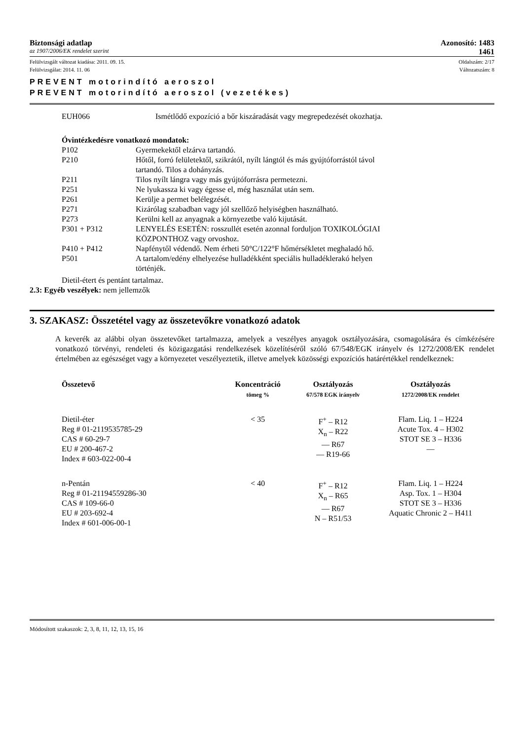Biztonsági adatlap Azonosító: 1483
az 1907/2006/EK rendelet szerint 1461
Felülvizsgált változat kiadása: 2011. 09. 15. Oldalszám: 2/17
Felülvizsgálat: 2014. 11. 06 Változatszám: 8
PREVENT motorindító aeroszol
PREVENT motorindító aeroszol (vezetékes)
EUH066 Ismétlődő expozíció a bőr kiszáradását vagy megrepedezését okozhatja.
Óvintézkedésre vonatkozó mondatok:
| P102 | Gyermekektől elzárva tartandó. |
| P210 | Hőtől, forró felületektől, szikrától, nyílt lángtól és más gyújtóforrástól távol tartandó. Tilos a dohányzás. |
| P211 | Tilos nyílt lángra vagy más gyújtóforrásra permetezni. |
| P251 | Ne lyukassza ki vagy égesse el, még használat után sem. |
| P261 | Kerülje a permet belélegzését. |
| P271 | Kizárólag szabadban vagy jól szellőző helyiségben használható. |
| P273 | Kerülni kell az anyagnak a környezetbe való kijutását. |
| P301 + P312 | LENYELÉS ESETÉN: rosszullét esetén azonnal forduljon TOXIKOLÓGIAI KÖZPONTHOZ vagy orvoshoz. |
| P410 + P412 | Napfénytől védendő. Nem érheti 50°C/122°F hőmérsékletet meghaladó hő. |
| P501 | A tartalom/edény elhelyezése hulladékként speciális hulladéklerakó helyen történjék. |
Dietil-étert és pentánt tartalmaz.
2.3: Egyéb veszélyek: nem jellemzők
3. SZAKASZ: Összetétel vagy az összetevőkre vonatkozó adatok
A keverék az alábbi olyan összetevőket tartalmazza, amelyek a veszélyes anyagok osztályozására, csomagolására és címkézésére vonatkozó törvényi, rendeleti és közigazgatási rendelkezések közelítéséről szóló 67/548/EGK irányelv és 1272/2008/EK rendelet értelmében az egészséget vagy a környezetet veszélyeztetik, illetve amelyek közösségi expozíciós határértékkel rendelkeznek:
| Összetevő | Koncentráció tömeg % | Osztályozás 67/578 EGK irányelv | Osztályozás 1272/2008/EK rendelet |
| --- | --- | --- | --- |
| Dietil-éter Reg # 01-2119535785-29 CAS # 60-29-7 EU # 200-467-2 Index # 603-022-00-4 | < 35 | F<sup>+</sup> – R12 X<sub>n</sub> – R22 — R67 — R19-66 | Flam. Liq. 1 – H224 Acute Tox. 4 – H302 STOT SE 3 – H336 — |
| n-Pentán Reg # 01-21194559286-30 CAS # 109-66-0 EU # 203-692-4 Index # 601-006-00-1 | < 40 | F<sup>+</sup> – R12 X<sub>n</sub> – R65 — R67 N – R51/53 | Flam. Liq. 1 – H224 Asp. Tox. 1 – H304 STOT SE 3 – H336 Aquatic Chronic 2 – H411 |
Módosított szakaszok: 2, 3, 8, 11, 12, 13, 15, 16